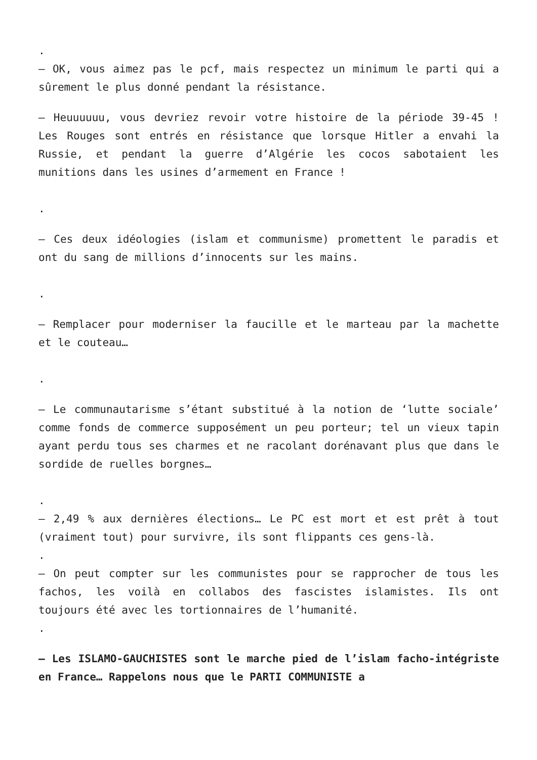.
– OK, vous aimez pas le pcf, mais respectez un minimum le parti qui a sûrement le plus donné pendant la résistance.
– Heuuuuuu, vous devriez revoir votre histoire de la période 39-45 ! Les Rouges sont entrés en résistance que lorsque Hitler a envahi la Russie, et pendant la guerre d’Algérie les cocos sabotaient les munitions dans les usines d’armement en France !
.
– Ces deux idéologies (islam et communisme) promettent le paradis et ont du sang de millions d’innocents sur les mains.
.
– Remplacer pour moderniser la faucille et le marteau par la machette et le couteau…
.
– Le communautarisme s’étant substitué à la notion de ‘lutte sociale’ comme fonds de commerce supposément un peu porteur; tel un vieux tapin ayant perdu tous ses charmes et ne racolant dorénavant plus que dans le sordide de ruelles borgnes…
.
– 2,49 % aux dernières élections… Le PC est mort et est prêt à tout (vraiment tout) pour survivre, ils sont flippants ces gens-là.
.
– On peut compter sur les communistes pour se rapprocher de tous les fachos, les voilà en collabos des fascistes islamistes. Ils ont toujours été avec les tortionnaires de l’humanité.
.
– Les ISLAMO-GAUCHISTES sont le marche pied de l’islam facho-intégriste en France… Rappelons nous que le PARTI COMMUNISTE a